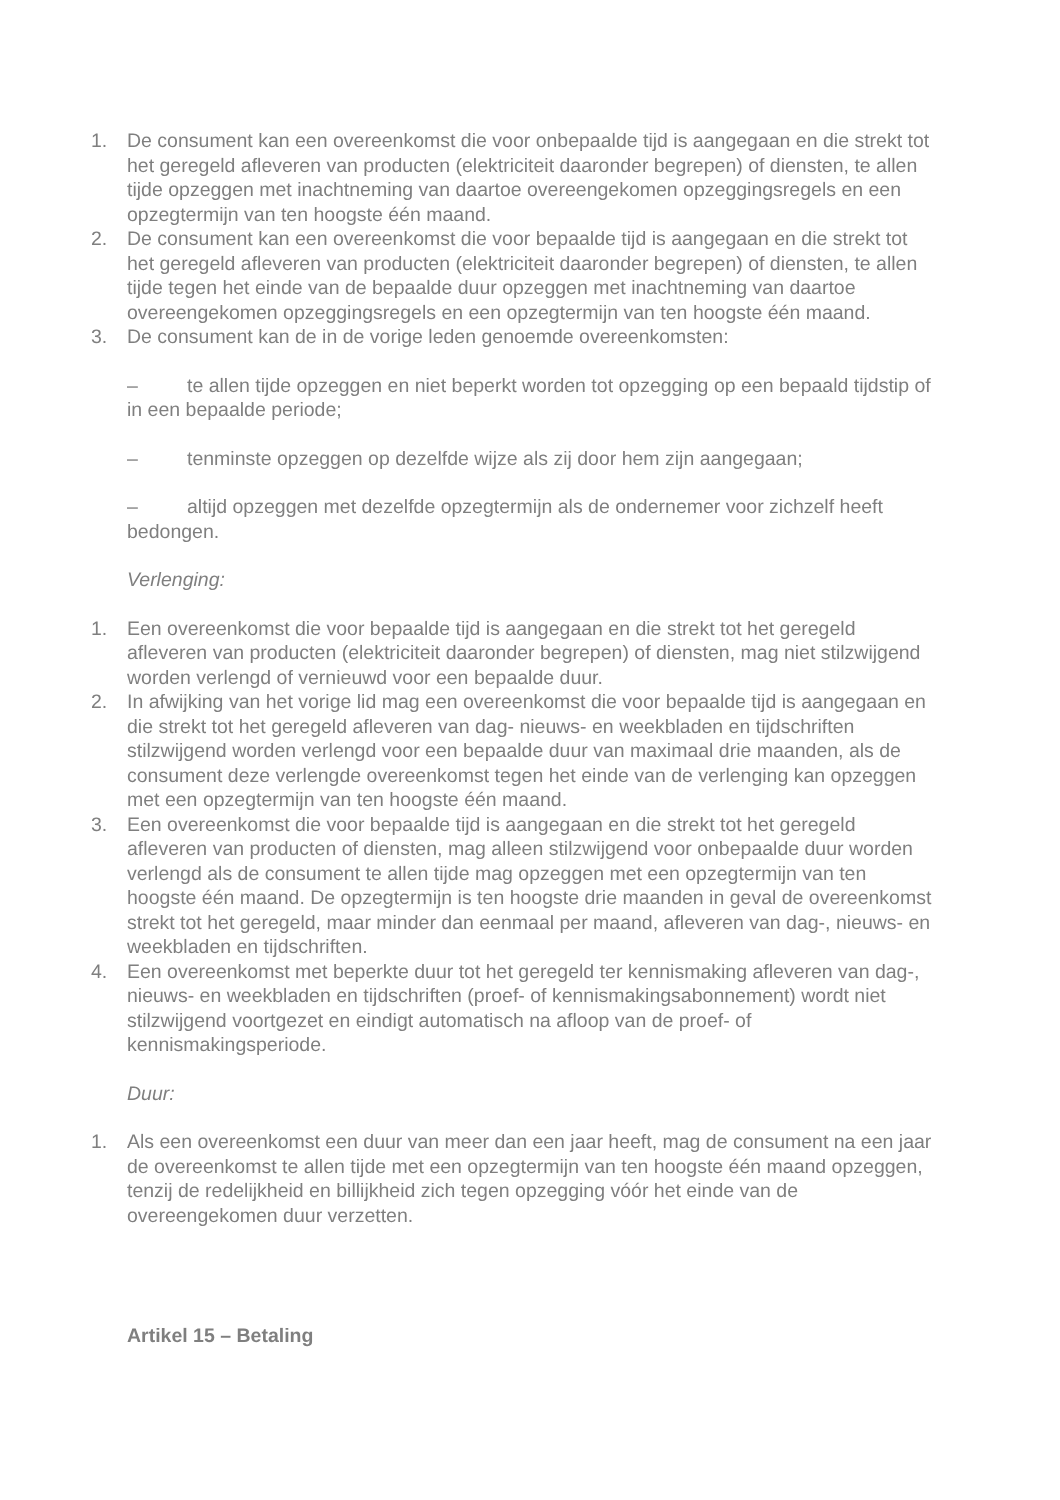1. De consument kan een overeenkomst die voor onbepaalde tijd is aangegaan en die strekt tot het geregeld afleveren van producten (elektriciteit daaronder begrepen) of diensten, te allen tijde opzeggen met inachtneming van daartoe overeengekomen opzeggingsregels en een opzegtermijn van ten hoogste één maand.
2. De consument kan een overeenkomst die voor bepaalde tijd is aangegaan en die strekt tot het geregeld afleveren van producten (elektriciteit daaronder begrepen) of diensten, te allen tijde tegen het einde van de bepaalde duur opzeggen met inachtneming van daartoe overeengekomen opzeggingsregels en een opzegtermijn van ten hoogste één maand.
3. De consument kan de in de vorige leden genoemde overeenkomsten:
– te allen tijde opzeggen en niet beperkt worden tot opzegging op een bepaald tijdstip of in een bepaalde periode;
– tenminste opzeggen op dezelfde wijze als zij door hem zijn aangegaan;
– altijd opzeggen met dezelfde opzegtermijn als de ondernemer voor zichzelf heeft bedongen.
Verlenging:
1. Een overeenkomst die voor bepaalde tijd is aangegaan en die strekt tot het geregeld afleveren van producten (elektriciteit daaronder begrepen) of diensten, mag niet stilzwijgend worden verlengd of vernieuwd voor een bepaalde duur.
2. In afwijking van het vorige lid mag een overeenkomst die voor bepaalde tijd is aangegaan en die strekt tot het geregeld afleveren van dag- nieuws- en weekbladen en tijdschriften stilzwijgend worden verlengd voor een bepaalde duur van maximaal drie maanden, als de consument deze verlengde overeenkomst tegen het einde van de verlenging kan opzeggen met een opzegtermijn van ten hoogste één maand.
3. Een overeenkomst die voor bepaalde tijd is aangegaan en die strekt tot het geregeld afleveren van producten of diensten, mag alleen stilzwijgend voor onbepaalde duur worden verlengd als de consument te allen tijde mag opzeggen met een opzegtermijn van ten hoogste één maand. De opzegtermijn is ten hoogste drie maanden in geval de overeenkomst strekt tot het geregeld, maar minder dan eenmaal per maand, afleveren van dag-, nieuws- en weekbladen en tijdschriften.
4. Een overeenkomst met beperkte duur tot het geregeld ter kennismaking afleveren van dag-, nieuws- en weekbladen en tijdschriften (proef- of kennismakingsabonnement) wordt niet stilzwijgend voortgezet en eindigt automatisch na afloop van de proef- of kennismakingsperiode.
Duur:
1. Als een overeenkomst een duur van meer dan een jaar heeft, mag de consument na een jaar de overeenkomst te allen tijde met een opzegtermijn van ten hoogste één maand opzeggen, tenzij de redelijkheid en billijkheid zich tegen opzegging vóór het einde van de overeengekomen duur verzetten.
Artikel 15 – Betaling